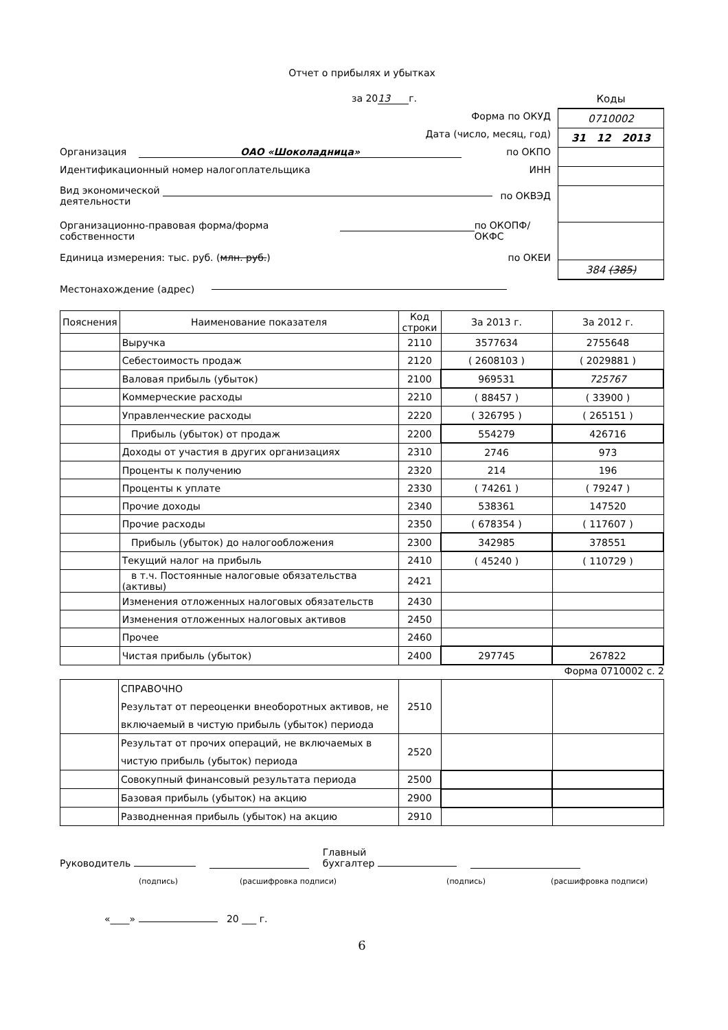Отчет о прибылях и убытках
за 20 13 г.
Форма по ОКУД
Дата (число, месяц, год)
Организация ОАО «Шоколадница» по ОКПО
Идентификационный номер налогоплательщика ИНН
Вид экономической деятельности по ОКВЭД
Организационно-правовая форма/форма собственности по ОКОПФ/ОКФС
Единица измерения: тыс. руб. (млн. руб.) по ОКЕИ
| Коды |
| 0710002 |
| 31 12 2013 |
| 384 (385) |
Местонахождение (адрес)
| Пояснения | Наименование показателя | Код строки | За 2013 г. | За 2012 г. |
| --- | --- | --- | --- | --- |
| | Выручка | 2110 | 3577634 | 2755648 |
| | Себестоимость продаж | 2120 | ( 2608103 ) | ( 2029881 ) |
| | Валовая прибыль (убыток) | 2100 | 969531 | 725767 |
| | Коммерческие расходы | 2210 | ( 88457 ) | ( 33900 ) |
| | Управленческие расходы | 2220 | ( 326795 ) | ( 265151 ) |
| | Прибыль (убыток) от продаж | 2200 | 554279 | 426716 |
| | Доходы от участия в других организациях | 2310 | 2746 | 973 |
| | Проценты к получению | 2320 | 214 | 196 |
| | Проценты к уплате | 2330 | ( 74261 ) | ( 79247 ) |
| | Прочие доходы | 2340 | 538361 | 147520 |
| | Прочие расходы | 2350 | ( 678354 ) | ( 117607 ) |
| | Прибыль (убыток) до налогообложения | 2300 | 342985 | 378551 |
| | Текущий налог на прибыль | 2410 | ( 45240 ) | ( 110729 ) |
| | в т.ч. Постоянные налоговые обязательства (активы) | 2421 | | |
| | Изменения отложенных налоговых обязательств | 2430 | | |
| | Изменения отложенных налоговых активов | 2450 | | |
| | Прочее | 2460 | | |
| | Чистая прибыль (убыток) | 2400 | 297745 | 267822 |
Форма 0710002 с. 2
| | СПРАВОЧНО Результат от переоценки внеоборотных активов, не включаемый в чистую прибыль (убыток) периода | 2510 | | |
| | Результат от прочих операций, не включаемых в чистую прибыль (убыток) периода | 2520 | | |
| | Совокупный финансовый результата периода | 2500 | | |
| | Базовая прибыль (убыток) на акцию | 2900 | | |
| | Разводненная прибыль (убыток) на акцию | 2910 | | |
Руководитель Главный
бухгалтер
(подпись) (расшифровка подписи) (подпись) (расшифровка подписи)
«____» 20 ___ г.
6